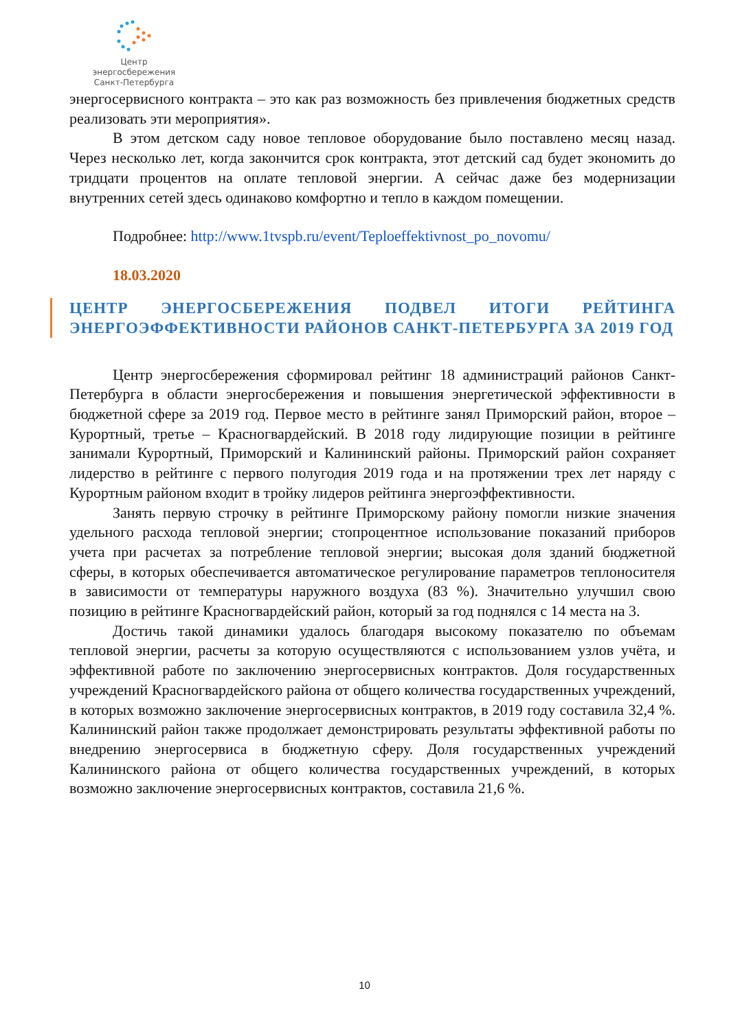Центр энергосбережения
Санкт-Петербурга
энергосервисного контракта – это как раз возможность без привлечения бюджетных средств реализовать эти мероприятия».
В этом детском саду новое тепловое оборудование было поставлено месяц назад. Через несколько лет, когда закончится срок контракта, этот детский сад будет экономить до тридцати процентов на оплате тепловой энергии. А сейчас даже без модернизации внутренних сетей здесь одинаково комфортно и тепло в каждом помещении.
Подробнее: http://www.1tvspb.ru/event/Teploeffektivnost_po_novomu/
18.03.2020
ЦЕНТР ЭНЕРГОСБЕРЕЖЕНИЯ ПОДВЕЛ ИТОГИ РЕЙТИНГА ЭНЕРГОЭФФЕКТИВНОСТИ РАЙОНОВ САНКТ-ПЕТЕРБУРГА ЗА 2019 ГОД
Центр энергосбережения сформировал рейтинг 18 администраций районов Санкт-Петербурга в области энергосбережения и повышения энергетической эффективности в бюджетной сфере за 2019 год. Первое место в рейтинге занял Приморский район, второе – Курортный, третье – Красногвардейский. В 2018 году лидирующие позиции в рейтинге занимали Курортный, Приморский и Калининский районы. Приморский район сохраняет лидерство в рейтинге с первого полугодия 2019 года и на протяжении трех лет наряду с Курортным районом входит в тройку лидеров рейтинга энергоэффективности.
Занять первую строчку в рейтинге Приморскому району помогли низкие значения удельного расхода тепловой энергии; стопроцентное использование показаний приборов учета при расчетах за потребление тепловой энергии; высокая доля зданий бюджетной сферы, в которых обеспечивается автоматическое регулирование параметров теплоносителя в зависимости от температуры наружного воздуха (83 %). Значительно улучшил свою позицию в рейтинге Красногвардейский район, который за год поднялся с 14 места на 3.
Достичь такой динамики удалось благодаря высокому показателю по объемам тепловой энергии, расчеты за которую осуществляются с использованием узлов учёта, и эффективной работе по заключению энергосервисных контрактов. Доля государственных учреждений Красногвардейского района от общего количества государственных учреждений, в которых возможно заключение энергосервисных контрактов, в 2019 году составила 32,4 %. Калининский район также продолжает демонстрировать результаты эффективной работы по внедрению энергосервиса в бюджетную сферу. Доля государственных учреждений Калининского района от общего количества государственных учреждений, в которых возможно заключение энергосервисных контрактов, составила 21,6 %.
10